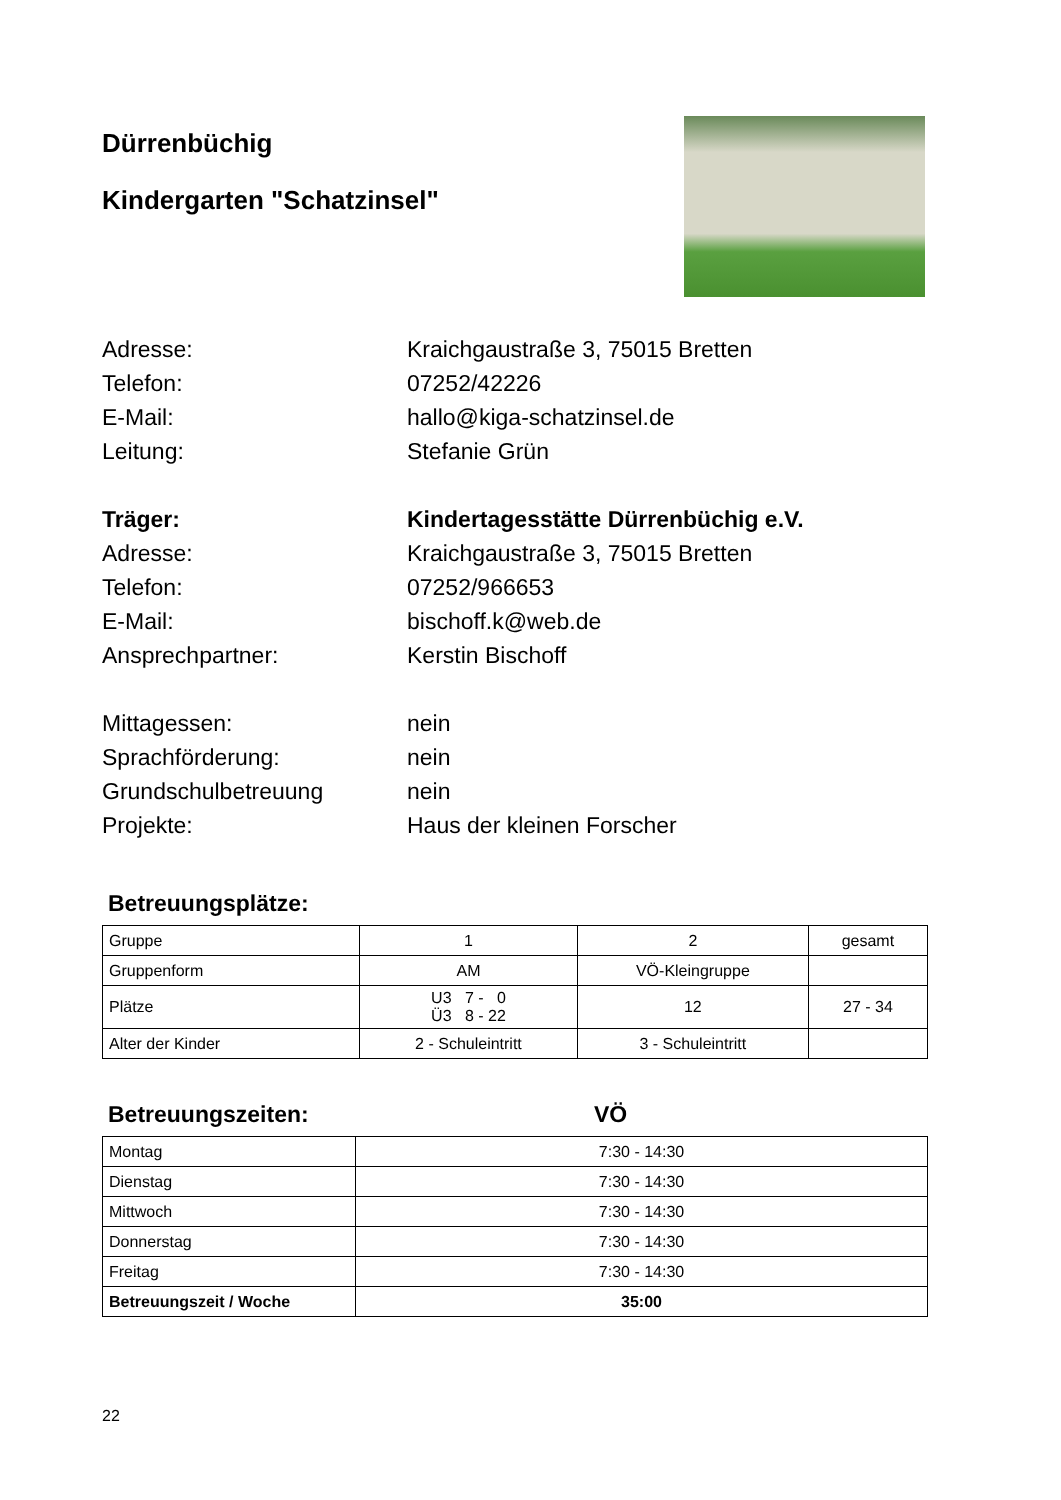Dürrenbüchig
Kindergarten "Schatzinsel"
Adresse:
Kraichgaustraße 3, 75015 Bretten
Telefon:
07252/42226
E-Mail:
hallo@kiga-schatzinsel.de
Leitung:
Stefanie Grün
Träger:
Kindertagesstätte Dürrenbüchig e.V.
Adresse:
Kraichgaustraße 3, 75015 Bretten
Telefon:
07252/966653
E-Mail:
bischoff.k@web.de
Ansprechpartner:
Kerstin Bischoff
Mittagessen:
nein
Sprachförderung:
nein
Grundschulbetreuung
nein
Projekte:
Haus der kleinen Forscher
Betreuungsplätze:
| Gruppe | 1 | 2 | gesamt |
| Gruppenform | AM | VÖ-Kleingruppe | |
| Plätze | U3 7 - 0 Ü3 8 - 22 | 12 | 27 - 34 |
| Alter der Kinder | 2 - Schuleintritt | 3 - Schuleintritt | |
Betreuungszeiten: VÖ
| Montag | 7:30 - 14:30 |
| Dienstag | 7:30 - 14:30 |
| Mittwoch | 7:30 - 14:30 |
| Donnerstag | 7:30 - 14:30 |
| Freitag | 7:30 - 14:30 |
| Betreuungszeit / Woche | 35:00 |
22